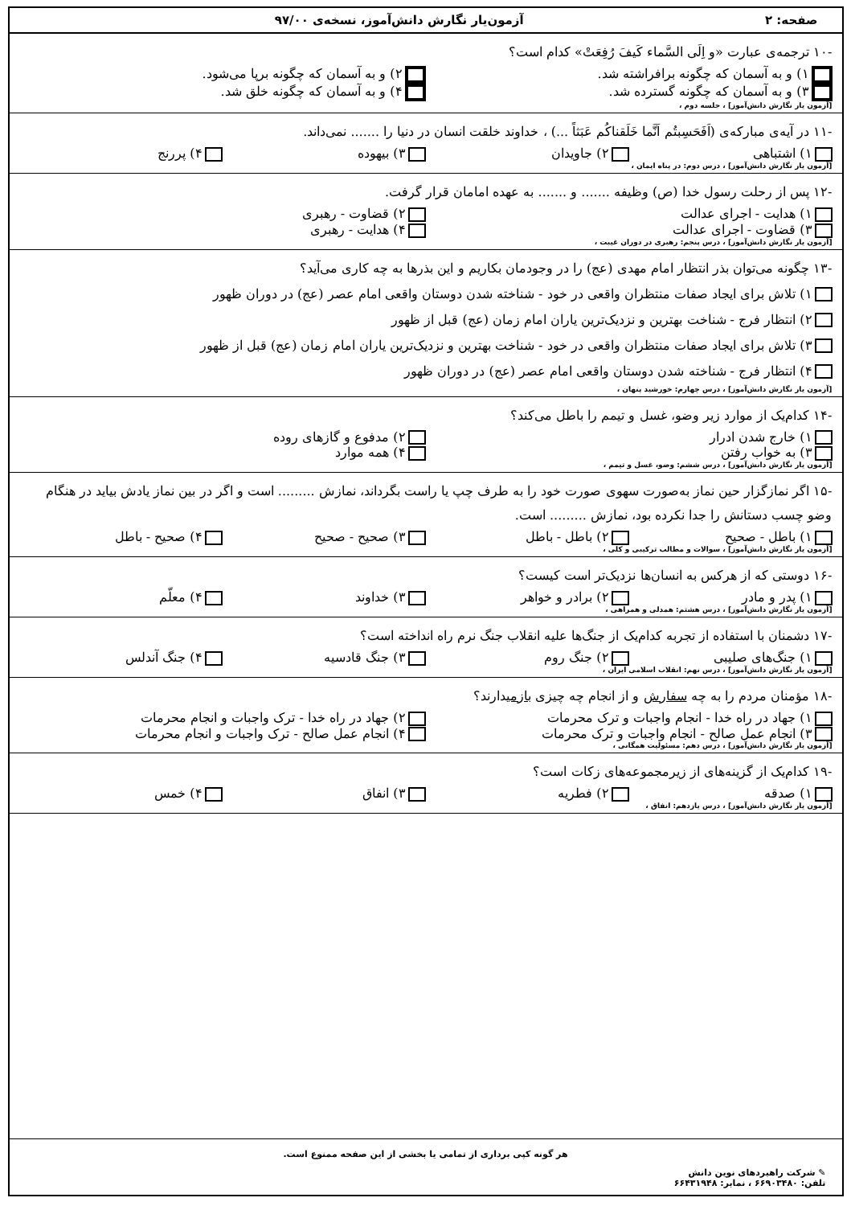صفحه: ۲ آزمون‌یار نگارش دانش‌آموز، نسخه‌ی ۹۷/۰۰
-۱۰ ترجمه‌ی عبارت «و اِلَی السَّماء کَیفَ رُفِعَتْ» کدام است؟
۱) و به آسمان که چگونه برافراشته شد. ۲) و به آسمان که چگونه برپا می‌شود.
۳) و به آسمان که چگونه گسترده شد. ۴) و به آسمان که چگونه خلق شد.
[آزمون یار نگارش دانش‌آموز] ، جلسه دوم ،
-۱۱ در آیه‌ی مبارکه‌ی (اَفَحَسِبتُم اَنَّما خَلَقناکُم عَبَثاً ...) ، خداوند خلقت انسان در دنیا را ....... نمی‌داند.
۱) اشتباهی ۲) جاویدان ۳) بیهوده ۴) پررنج
[آزمون یار نگارش دانش‌آموز] ، درس دوم: در پناه ایمان ،
-۱۲ پس از رحلت رسول خدا (ص) وظیفه ....... و ....... به عهده امامان قرار گرفت.
۱) هدایت - اجرای عدالت ۲) قضاوت - رهبری
۳) قضاوت - اجرای عدالت ۴) هدایت - رهبری
[آزمون یار نگارش دانش‌آموز] ، درس پنجم: رهبری در دوران غیبت ،
-۱۳ چگونه می‌توان بذر انتظار امام مهدی (عج) را در وجودمان بکاریم و این بذرها به چه کاری می‌آید؟
۱) تلاش برای ایجاد صفات منتظران واقعی در خود - شناخته شدن دوستان واقعی امام عصر (عج) در دوران ظهور
۲) انتظار فرج - شناخت بهترین و نزدیک‌ترین یاران امام زمان (عج) قبل از ظهور
۳) تلاش برای ایجاد صفات منتظران واقعی در خود - شناخت بهترین و نزدیک‌ترین یاران امام زمان (عج) قبل از ظهور
۴) انتظار فرج - شناخته شدن دوستان واقعی امام عصر (عج) در دوران ظهور
[آزمون یار نگارش دانش‌آموز] ، درس چهارم: خورشید پنهان ،
-۱۴ کدام‌یک از موارد زیر وضو، غسل و تیمم را باطل می‌کند؟
۱) خارج شدن ادرار ۲) مدفوع و گازهای روده
۳) به خواب رفتن ۴) همه موارد
[آزمون یار نگارش دانش‌آموز] ، درس ششم: وضو، غسل و تیمم ،
-۱۵ اگر نمازگزار حین نماز به‌صورت سهوی صورت خود را به طرف چپ یا راست بگرداند، نمازش ......... است و اگر در بین نماز یادش بیاید در هنگام وضو چسب دستانش را جدا نکرده بود، نمازش ......... است.
۱) باطل - صحیح ۲) باطل - باطل ۳) صحیح - صحیح ۴) صحیح - باطل
[آزمون یار نگارش دانش‌آموز] ، سوالات و مطالب ترکیبی و کلی ،
-۱۶ دوستی که از هرکس به انسان‌ها نزدیک‌تر است کیست؟
۱) پدر و مادر ۲) برادر و خواهر ۳) خداوند ۴) معلّم
[آزمون یار نگارش دانش‌آموز] ، درس هشتم: همدلی و همراهی ،
-۱۷ دشمنان با استفاده از تجربه کدام‌یک از جنگ‌ها علیه انقلاب جنگ نرم راه انداخته است؟
۱) جنگ‌های صلیبی ۲) جنگ روم ۳) جنگ قادسیه ۴) جنگ آندلس
[آزمون یار نگارش دانش‌آموز] ، درس نهم: انقلاب اسلامی ایران ،
-۱۸ مؤمنان مردم را به چه سفارش و از انجام چه چیزی بازمیدارند؟
۱) جهاد در راه خدا - انجام واجبات و ترک محرمات ۲) جهاد در راه خدا - ترک واجبات و انجام محرمات
۳) انجام عمل صالح - انجام واجبات و ترک محرمات ۴) انجام عمل صالح - ترک واجبات و انجام محرمات
[آزمون یار نگارش دانش‌آموز] ، درس دهم: مسئولیت همگانی ،
-۱۹ کدام‌یک از گزینه‌های از زیرمجموعه‌های زکات است؟
۱) صدقه ۲) فطریه ۳) انفاق ۴) خمس
[آزمون یار نگارش دانش‌آموز] ، درس یازدهم: انفاق ،
هر گونه کپی برداری از تمامی یا بخشی از این صفحه ممنوع است.
✎ شرکت راهبردهای نوین دانش
تلفن: ۶۶۹۰۳۴۸۰ ، نمابر: ۶۶۴۳۱۹۴۸